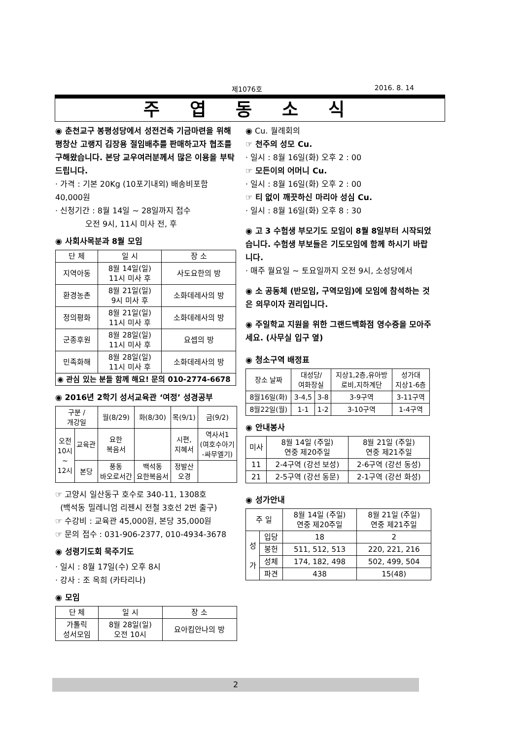제1076호 2016. 8. 14
주 엽 동 소 식
◉ 춘천교구 봉평성당에서 성전건축 기금마련을 위해 평창산 고랭지 김장용 절임배추를 판매하고자 협조를 구해왔습니다. 본당 교우여러분께서 많은 이용을 부탁드립니다.
· 가격 : 기본 20Kg (10포기내외) 배송비포함 40,000원
· 신청기간 : 8월 14일 ~ 28일까지 접수
오전 9시, 11시 미사 전, 후
◉ 사회사목분과 8월 모임
| 단 체 | 일 시 | 장 소 |
| --- | --- | --- |
| 지역아동 | 8월 14일(일) 11시 미사 후 | 사도요한의 방 |
| 환경농촌 | 8월 21일(일) 9시 미사 후 | 소화데레사의 방 |
| 정의평화 | 8월 21일(일) 11시 미사 후 | 소화데레사의 방 |
| 군종후원 | 8월 28일(일) 11시 미사 후 | 요셉의 방 |
| 민족화해 | 8월 28일(일) 11시 미사 후 | 소화데레사의 방 |
| ◉ 관심 있는 분들 함께 해요! 문의 010-2774-6678 | | |
◉ 2016년 2학기 성서교육관 ‘여정’ 성경공부
| 구분 / 개강일 | | 월(8/29) | 화(8/30) | 목(9/1) | 금(9/2) |
| --- | --- | --- | --- | --- | --- |
| 오전 10시 ~ 12시 | 교육관 | 요한 복음서 | | 시편, 지혜서 | 역사서1 (여호수아기 -싸무엘기) |
| | 본당 | 풍동 바오로서간 | 백석동 요한복음서 | 정발산 오경 | |
☞ 고양시 일산동구 호수로 340-11, 1308호
(백석동 밀레니엄 리젠시 전철 3호선 2번 출구)
☞ 수강비 : 교육관 45,000원, 본당 35,000원
☞ 문의 접수 : 031-906-2377, 010-4934-3678
◉ 성령기도회 묵주기도
· 일시 : 8월 17일(수) 오후 8시
· 강사 : 조 옥희 (카타리나)
◉ 모임
| 단 체 | 일 시 | 장 소 |
| --- | --- | --- |
| 가톨릭 성서모임 | 8월 28일(일) 오전 10시 | 요아킴안나의 방 |
◉ Cu. 월례회의
☞ 천주의 성모 Cu.
· 일시 : 8월 16일(화) 오후 2 : 00
☞ 모든이의 어머니 Cu.
· 일시 : 8월 16일(화) 오후 2 : 00
☞ 티 없이 깨끗하신 마리아 성심 Cu.
· 일시 : 8월 16일(화) 오후 8 : 30
◉ 고 3 수험생 부모기도 모임이 8월 8일부터 시작되었습니다. 수험생 부보들은 기도모임에 함께 하시기 바랍니다.
· 매주 월요일 ~ 토요일까지 오전 9시, 소성당에서
◉ 소 공동체 (반모임, 구역모임)에 모임에 참석하는 것은 의무이자 권리입니다.
◉ 주일학교 지원을 위한 그랜드백화점 영수증을 모아주세요. (사무실 입구 옆)
◉ 청소구역 배정표
| 장소 날짜 | 대성당/ 여화장실 | | 지상1,2층,유아방 로비,지하계단 | 성가대 지상1-6층 |
| --- | --- | --- | --- | --- |
| 8월16일(화) | 3-4,5 | 3-8 | 3-9구역 | 3-11구역 |
| 8월22일(월) | 1-1 | 1-2 | 3-10구역 | 1-4구역 |
◉ 안내봉사
| 미사 | 8월 14일 (주일) 연중 제20주일 | 8월 21일 (주일) 연중 제21주일 |
| --- | --- | --- |
| 11 | 2-4구역 (강선 보성) | 2-6구역 (강선 동성) |
| 21 | 2-5구역 (강선 동문) | 2-1구역 (강선 화성) |
◉ 성가안내
| 주 일 | | 8월 14일 (주일) 연중 제20주일 | 8월 21일 (주일) 연중 제21주일 |
| --- | --- | --- | --- |
| 성 가 | 입당 | 18 | 2 |
| | 봉헌 | 511, 512, 513 | 220, 221, 216 |
| | 성체 | 174, 182, 498 | 502, 499, 504 |
| | 파견 | 438 | 15(48) |
2